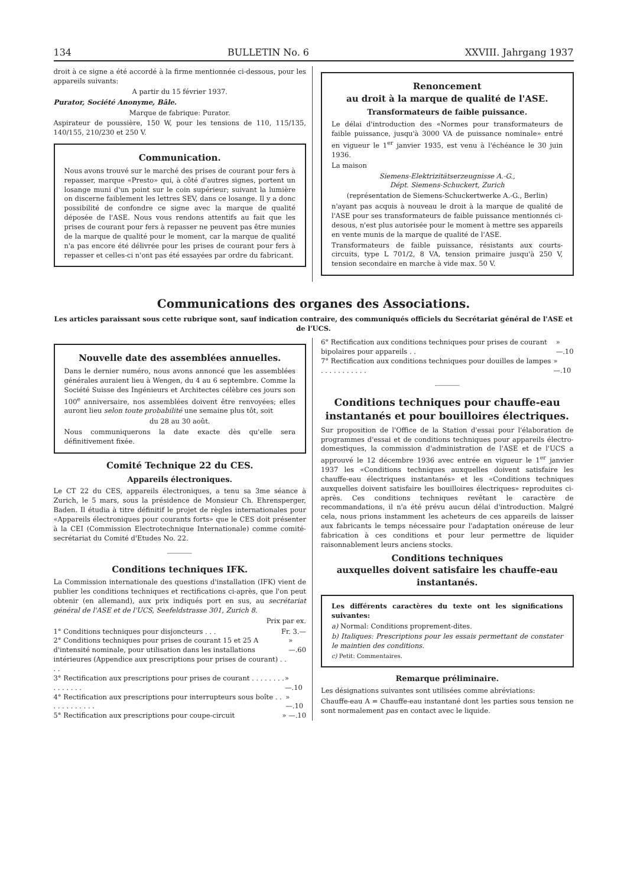134 BULLETIN No. 6 XXVIII. Jahrgang 1937
droit à ce signe a été accordé à la firme mentionnée ci-dessous, pour les appareils suivants:
A partir du 15 février 1937.
Purator, Société Anonyme, Bâle.
Marque de fabrique: Purator.
Aspirateur de poussière, 150 W, pour les tensions de 110, 115/135, 140/155, 210/230 et 250 V.
Communication.
Nous avons trouvé sur le marché des prises de courant pour fers à repasser, marque «Presto» qui, à côté d'autres signes, portent un losange muni d'un point sur le coin supérieur; suivant la lumière on discerne faiblement les lettres SEV, dans ce losange. Il y a donc possibilité de confondre ce signe avec la marque de qualité déposée de l'ASE. Nous vous rendons attentifs au fait que les prises de courant pour fers à repasser ne peuvent pas être munies de la marque de qualité pour le moment, car la marque de qualité n'a pas encore été délivrée pour les prises de courant pour fers à repasser et celles-ci n'ont pas été essayées par ordre du fabricant.
Renoncement
au droit à la marque de qualité de l'ASE.
Transformateurs de faible puissance.
Le délai d'introduction des «Normes pour transformateurs de faible puissance, jusqu'à 3000 VA de puissance nominale» entré en vigueur le 1<sup>er</sup> janvier 1935, est venu à l'échéance le 30 juin 1936.
La maison
Siemens-Elektrizitätserzeugnisse A.-G.,
Dépt. Siemens-Schuckert, Zurich
(représentation de Siemens-Schuckertwerke A.-G., Berlin)
n'ayant pas acquis à nouveau le droit à la marque de qualité de l'ASE pour ses transformateurs de faible puissance mentionnés ci-desous, n'est plus autorisée pour le moment à mettre ses appareils en vente munis de la marque de qualité de l'ASE.
Transformateurs de faible puissance, résistants aux courts-circuits, type L 701/2, 8 VA, tension primaire jusqu'à 250 V, tension secondaire en marche à vide max. 50 V.
Communications des organes des Associations.
Les articles paraissant sous cette rubrique sont, sauf indication contraire, des communiqués officiels du Secrétariat général de l'ASE et de l'UCS.
Nouvelle date des assemblées annuelles.
Dans le dernier numéro, nous avons annoncé que les assemblées générales auraient lieu à Wengen, du 4 au 6 septembre. Comme la Société Suisse des Ingénieurs et Architectes célèbre ces jours son 100<sup>e</sup> anniversaire, nos assemblées doivent être renvoyées; elles auront lieu selon toute probabilité une semaine plus tôt, soit
du 28 au 30 août.
Nous communiquerons la date exacte dès qu'elle sera définitivement fixée.
Comité Technique 22 du CES.
Appareils électroniques.
Le CT 22 du CES, appareils électroniques, a tenu sa 3me séance à Zurich, le 5 mars, sous la présidence de Monsieur Ch. Ehrensperger, Baden. Il étudia à titre définitif le projet de règles internationales pour «Appareils électroniques pour courants forts» que le CES doit présenter à la CEI (Commission Electrotechnique Internationale) comme comité-secrétariat du Comité d'Etudes No. 22.
Conditions techniques IFK.
La Commission internationale des questions d'installation (IFK) vient de publier les conditions techniques et rectifications ci-après, que l'on peut obtenir (en allemand), aux prix indiqués port en sus, au secrétariat général de l'ASE et de l'UCS, Seefeldstrasse 301, Zurich 8.
Prix par ex.
1° Conditions techniques pour disjoncteurs . . . Fr. 3.—
2° Conditions techniques pour prises de courant 15 et 25 A d'intensité nominale, pour utilisation dans les installations intérieures (Appendice aux prescriptions pour prises de courant) . . . . » —.60
3° Rectification aux prescriptions pour prises de courant . . . . . . . . . . . . . . . » —.10
4° Rectification aux prescriptions pour interrupteurs sous boîte . . . . . . . . . . . . » —.10
5° Rectification aux prescriptions pour coupe-circuit » —.10
6° Rectification aux conditions techniques pour prises de courant bipolaires pour appareils . . » —.10
7° Rectification aux conditions techniques pour douilles de lampes . . . . . . . . . . . » —.10
Conditions techniques pour chauffe-eau instantanés et pour bouilloires électriques.
Sur proposition de l'Office de la Station d'essai pour l'élaboration de programmes d'essai et de conditions techniques pour appareils électro-domestiques, la commission d'administration de l'ASE et de l'UCS a approuvé le 12 décembre 1936 avec entrée en vigueur le 1<sup>er</sup> janvier 1937 les «Conditions techniques auxquelles doivent satisfaire les chauffe-eau électriques instantanés» et les «Conditions techniques auxquelles doivent satisfaire les bouilloires électriques» reproduites ci-après. Ces conditions techniques revêtant le caractère de recommandations, il n'a été prévu aucun délai d'introduction. Malgré cela, nous prions instamment les acheteurs de ces appareils de laisser aux fabricants le temps nécessaire pour l'adaptation onéreuse de leur fabrication à ces conditions et pour leur permettre de liquider raisonnablement leurs anciens stocks.
Conditions techniques
auxquelles doivent satisfaire les chauffe-eau instantanés.
Les différents caractères du texte ont les significations suivantes:
a) Normal: Conditions proprement-dites.
b) Italiques: Prescriptions pour les essais permettant de constater le maintien des conditions.
c) Petit: Commentaires.
Remarque préliminaire.
Les désignations suivantes sont utilisées comme abréviations:
Chauffe-eau A = Chauffe-eau instantané dont les parties sous tension ne sont normalement pas en contact avec le liquide.